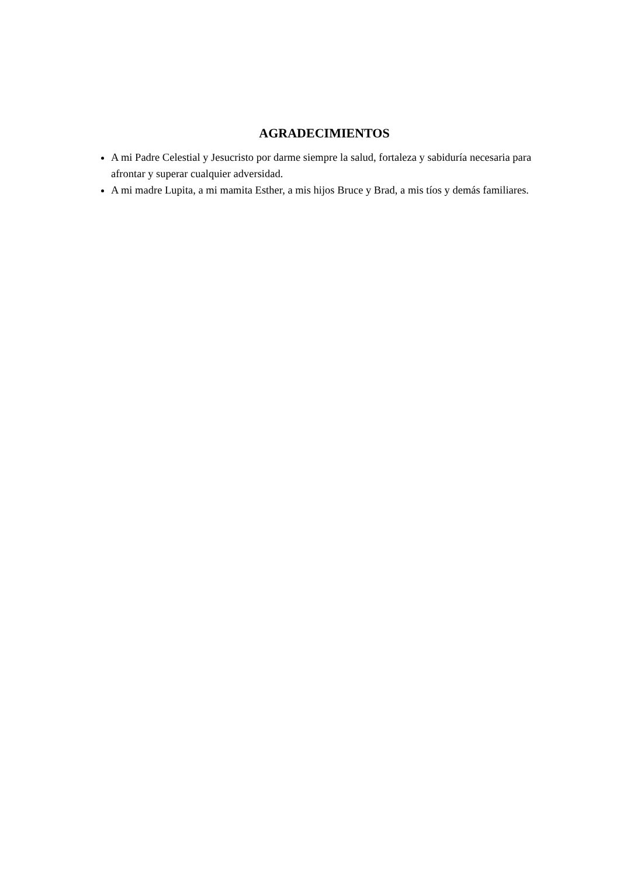AGRADECIMIENTOS
A mi Padre Celestial y Jesucristo por darme siempre la salud, fortaleza y sabiduría necesaria para afrontar y superar cualquier adversidad.
A mi madre Lupita, a mi mamita Esther, a mis hijos Bruce y Brad, a mis tíos y demás familiares.